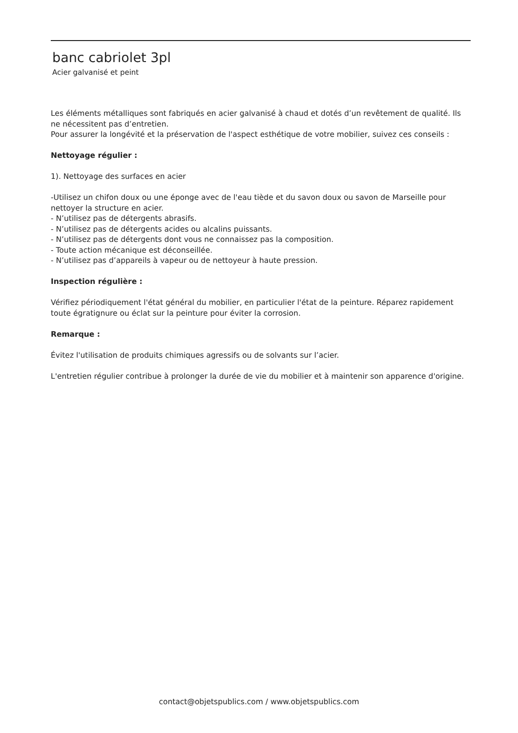banc cabriolet 3pl
Acier galvanisé et peint
Les éléments métalliques sont fabriqués en acier galvanisé à chaud et dotés d’un revêtement de qualité. Ils ne nécessitent pas d’entretien.
Pour assurer la longévité et la préservation de l'aspect esthétique de votre mobilier, suivez ces conseils :
Nettoyage régulier :
1). Nettoyage des surfaces en acier
-Utilisez un chifon doux ou une éponge avec de l'eau tiède et du savon doux ou savon de Marseille pour nettoyer la structure en acier.
- N’utilisez pas de détergents abrasifs.
- N’utilisez pas de détergents acides ou alcalins puissants.
- N’utilisez pas de détergents dont vous ne connaissez pas la composition.
- Toute action mécanique est déconseillée.
- N’utilisez pas d’appareils à vapeur ou de nettoyeur à haute pression.
Inspection régulière :
Vérifiez périodiquement l'état général du mobilier, en particulier l'état de la peinture. Réparez rapidement toute égratignure ou éclat sur la peinture pour éviter la corrosion.
Remarque :
Évitez l'utilisation de produits chimiques agressifs ou de solvants sur l’acier.
L'entretien régulier contribue à prolonger la durée de vie du mobilier et à maintenir son apparence d'origine.
contact@objetspublics.com / www.objetspublics.com